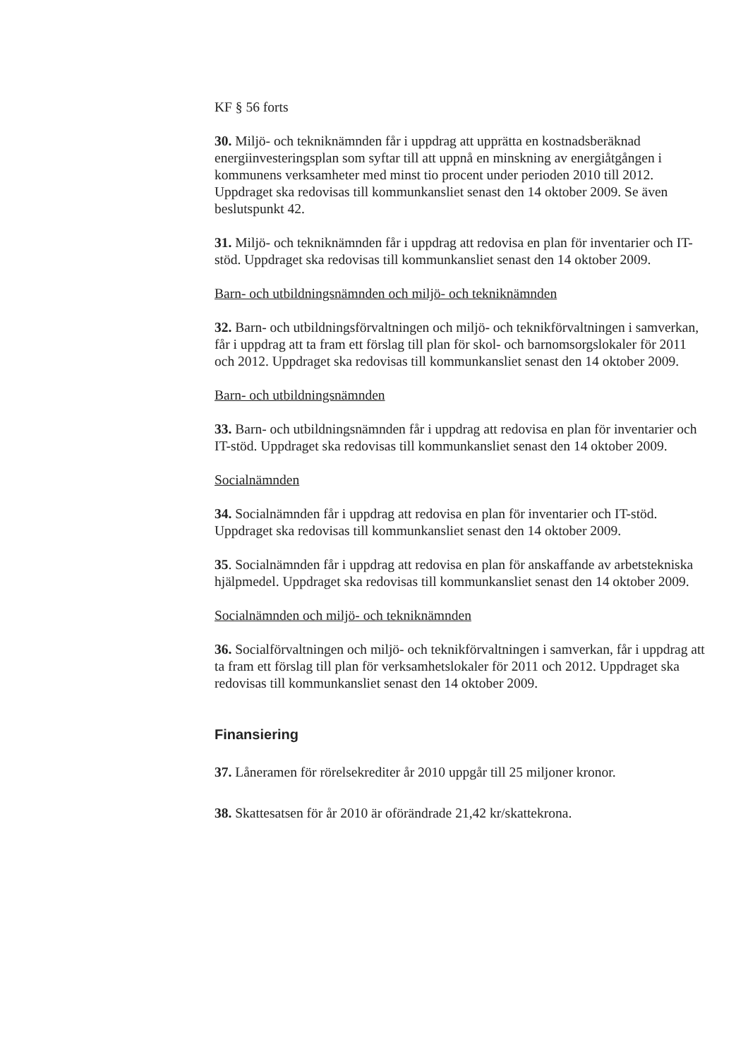KF § 56 forts
30. Miljö- och tekniknämnden får i uppdrag att upprätta en kostnadsberäknad energiinvesteringsplan som syftar till att uppnå en minskning av energiåtgången i kommunens verksamheter med minst tio procent under perioden 2010 till 2012. Uppdraget ska redovisas till kommunkansliet senast den 14 oktober 2009. Se även beslutspunkt 42.
31. Miljö- och tekniknämnden får i uppdrag att redovisa en plan för inventarier och IT-stöd. Uppdraget ska redovisas till kommunkansliet senast den 14 oktober 2009.
Barn- och utbildningsnämnden och miljö- och tekniknämnden
32. Barn- och utbildningsförvaltningen och miljö- och teknikförvaltningen i samverkan, får i uppdrag att ta fram ett förslag till plan för skol- och barnomsorgslokaler för 2011 och 2012. Uppdraget ska redovisas till kommunkansliet senast den 14 oktober 2009.
Barn- och utbildningsnämnden
33. Barn- och utbildningsnämnden får i uppdrag att redovisa en plan för inventarier och IT-stöd. Uppdraget ska redovisas till kommunkansliet senast den 14 oktober 2009.
Socialnämnden
34. Socialnämnden får i uppdrag att redovisa en plan för inventarier och IT-stöd. Uppdraget ska redovisas till kommunkansliet senast den 14 oktober 2009.
35. Socialnämnden får i uppdrag att redovisa en plan för anskaffande av arbetstekniska hjälpmedel. Uppdraget ska redovisas till kommunkansliet senast den 14 oktober 2009.
Socialnämnden och miljö- och tekniknämnden
36. Socialförvaltningen och miljö- och teknikförvaltningen i samverkan, får i uppdrag att ta fram ett förslag till plan för verksamhetslokaler för 2011 och 2012. Uppdraget ska redovisas till kommunkansliet senast den 14 oktober 2009.
Finansiering
37. Låneramen för rörelsekrediter år 2010 uppgår till 25 miljoner kronor.
38. Skattesatsen för år 2010 är oförändrade 21,42 kr/skattekrona.